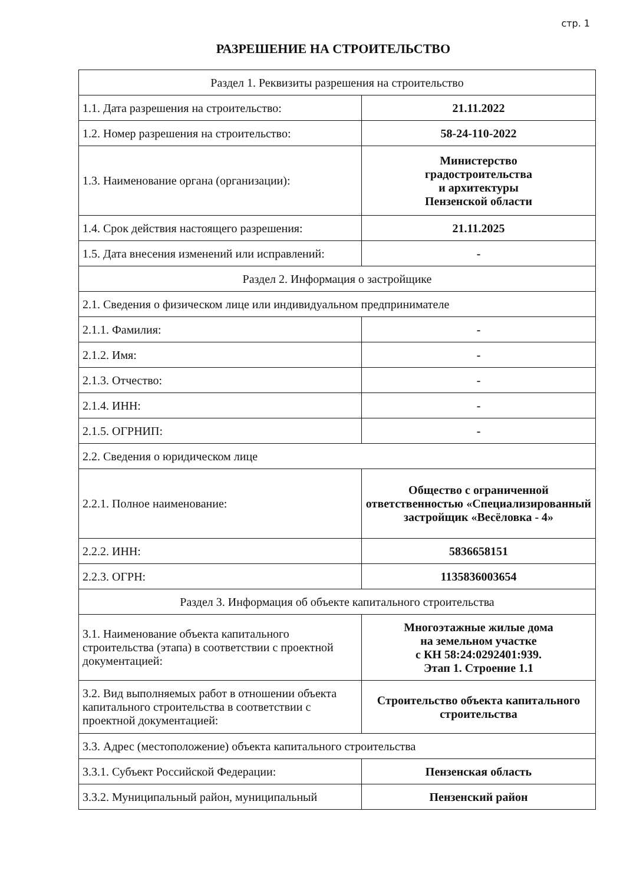стр. 1
РАЗРЕШЕНИЕ НА СТРОИТЕЛЬСТВО
| Раздел 1. Реквизиты разрешения на строительство | |
| 1.1. Дата разрешения на строительство: | 21.11.2022 |
| 1.2. Номер разрешения на строительство: | 58-24-110-2022 |
| 1.3. Наименование органа (организации): | Министерство градостроительства и архитектуры Пензенской области |
| 1.4. Срок действия настоящего разрешения: | 21.11.2025 |
| 1.5. Дата внесения изменений или исправлений: | - |
| Раздел 2. Информация о застройщике | |
| 2.1. Сведения о физическом лице или индивидуальном предпринимателе | |
| 2.1.1. Фамилия: | - |
| 2.1.2. Имя: | - |
| 2.1.3. Отчество: | - |
| 2.1.4. ИНН: | - |
| 2.1.5. ОГРНИП: | - |
| 2.2. Сведения о юридическом лице | |
| 2.2.1. Полное наименование: | Общество с ограниченной ответственностью «Специализированный застройщик «Весёловка - 4» |
| 2.2.2. ИНН: | 5836658151 |
| 2.2.3. ОГРН: | 1135836003654 |
| Раздел 3. Информация об объекте капитального строительства | |
| 3.1. Наименование объекта капитального строительства (этапа) в соответствии с проектной документацией: | Многоэтажные жилые дома на земельном участке с КН 58:24:0292401:939. Этап 1. Строение 1.1 |
| 3.2. Вид выполняемых работ в отношении объекта капитального строительства в соответствии с проектной документацией: | Строительство объекта капитального строительства |
| 3.3. Адрес (местоположение) объекта капитального строительства | |
| 3.3.1. Субъект Российской Федерации: | Пензенская область |
| 3.3.2. Муниципальный район, муниципальный | Пензенский район |